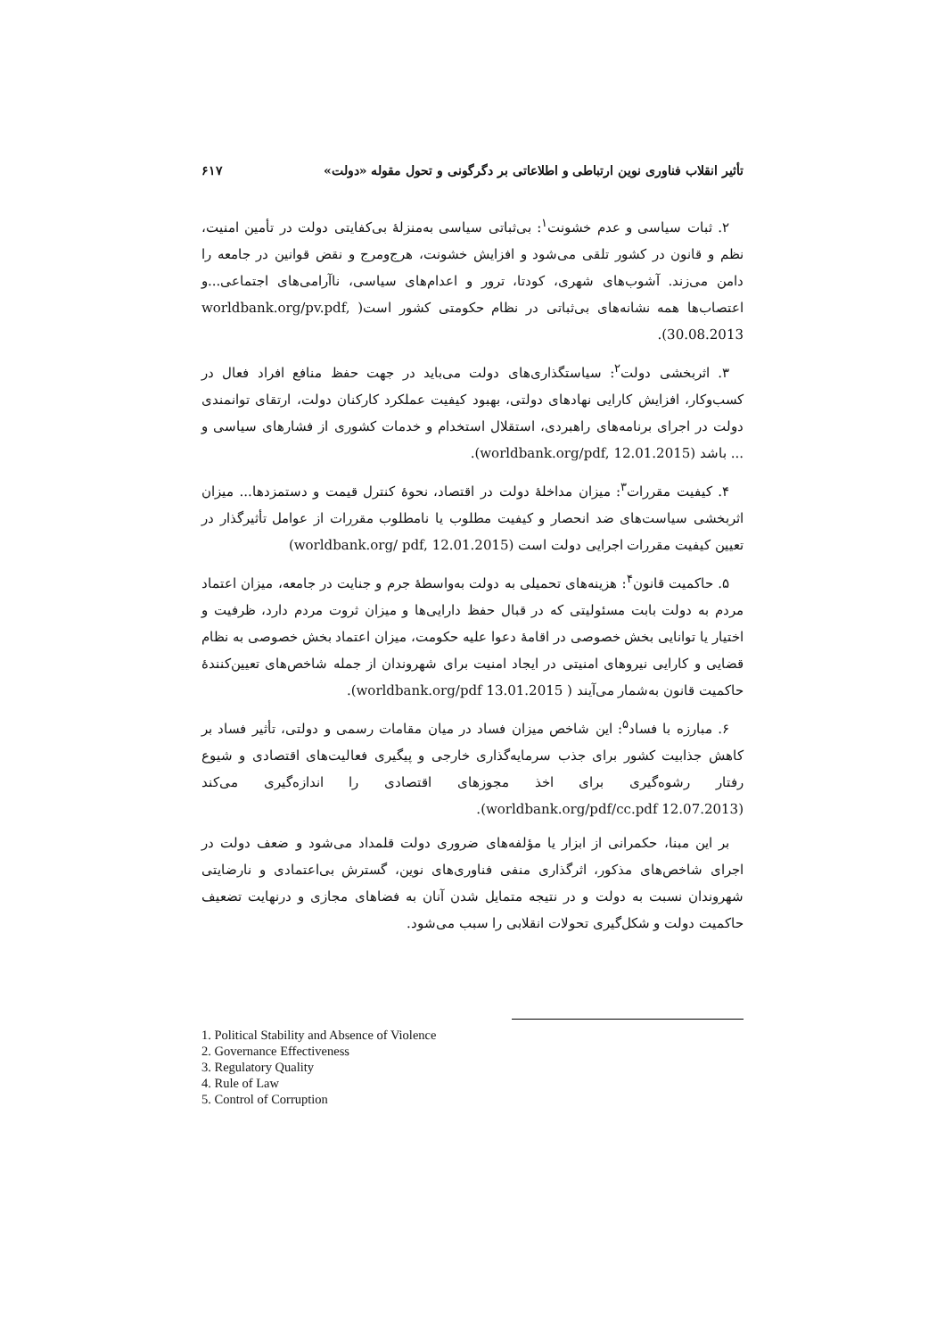تأثير انقلاب فناوری نوين ارتباطی و اطلاعاتی بر دگرگونی و تحول مقوله «دولت» ۶۱۷
۲. ثبات سیاسی و عدم خشونت<sup>۱</sup>: بی‌ثباتی سیاسی به‌منزلهٔ بی‌کفایتی دولت در تأمین امنیت، نظم و قانون در کشور تلقی می‌شود و افزایش خشونت، هرج‌ومرج و نقض قوانین در جامعه را دامن می‌زند. آشوب‌های شهری، کودتا، ترور و اعدام‌های سیاسی، ناآرامی‌های اجتماعی...و اعتصاب‌ها همه نشانه‌های بی‌ثباتی در نظام حکومتی کشور است( worldbank.org/pv.pdf, 30.08.2013).
۳. اثربخشی دولت<sup>۲</sup>: سیاستگذاری‌های دولت می‌باید در جهت حفظ منافع افراد فعال در کسب‌وکار، افزایش کارایی نهادهای دولتی، بهبود کیفیت عملکرد کارکنان دولت، ارتقای توانمندی دولت در اجرای برنامه‌های راهبردی، استقلال استخدام و خدمات کشوری از فشارهای سیاسی و ... باشد (worldbank.org/pdf, 12.01.2015).
۴. کیفیت مقررات<sup>۳</sup>: میزان مداخلهٔ دولت در اقتصاد، نحوهٔ کنترل قیمت و دستمزدها... میزان اثربخشی سیاست‌های ضد انحصار و کیفیت مطلوب یا نامطلوب مقررات از عوامل تأثیرگذار در تعیین کیفیت مقررات اجرایی دولت است (worldbank.org/ pdf, 12.01.2015)
۵. حاکمیت قانون<sup>۴</sup>: هزینه‌های تحمیلی به دولت به‌واسطهٔ جرم و جنایت در جامعه، میزان اعتماد مردم به دولت بابت مسئولیتی که در قبال حفظ دارایی‌ها و میزان ثروت مردم دارد، ظرفیت و اختیار یا توانایی بخش خصوصی در اقامهٔ دعوا علیه حکومت، میزان اعتماد بخش خصوصی به نظام قضایی و کارایی نیروهای امنیتی در ایجاد امنیت برای شهروندان از جمله شاخص‌های تعیین‌کنندهٔ حاکمیت قانون به‌شمار می‌آیند ( worldbank.org/pdf 13.01.2015).
۶. مبارزه با فساد<sup>۵</sup>: این شاخص میزان فساد در میان مقامات رسمی و دولتی، تأثیر فساد بر کاهش جذابیت کشور برای جذب سرمایه‌گذاری خارجی و پیگیری فعالیت‌های اقتصادی و شیوع رفتار رشوه‌گیری برای اخذ مجوزهای اقتصادی را اندازه‌گیری می‌کند (worldbank.org/pdf/cc.pdf 12.07.2013).
بر این مبنا، حکمرانی از ابزار یا مؤلفه‌های ضروری دولت قلمداد می‌شود و ضعف دولت در اجرای شاخص‌های مذکور، اثرگذاری منفی فناوری‌های نوین، گسترش بی‌اعتمادی و نارضایتی شهروندان نسبت به دولت و در نتیجه متمایل شدن آنان به فضاهای مجازی و درنهایت تضعیف حاکمیت دولت و شکل‌گیری تحولات انقلابی را سبب می‌شود.
1. Political Stability and Absence of Violence
2. Governance Effectiveness
3. Regulatory Quality
4. Rule of Law
5. Control of Corruption